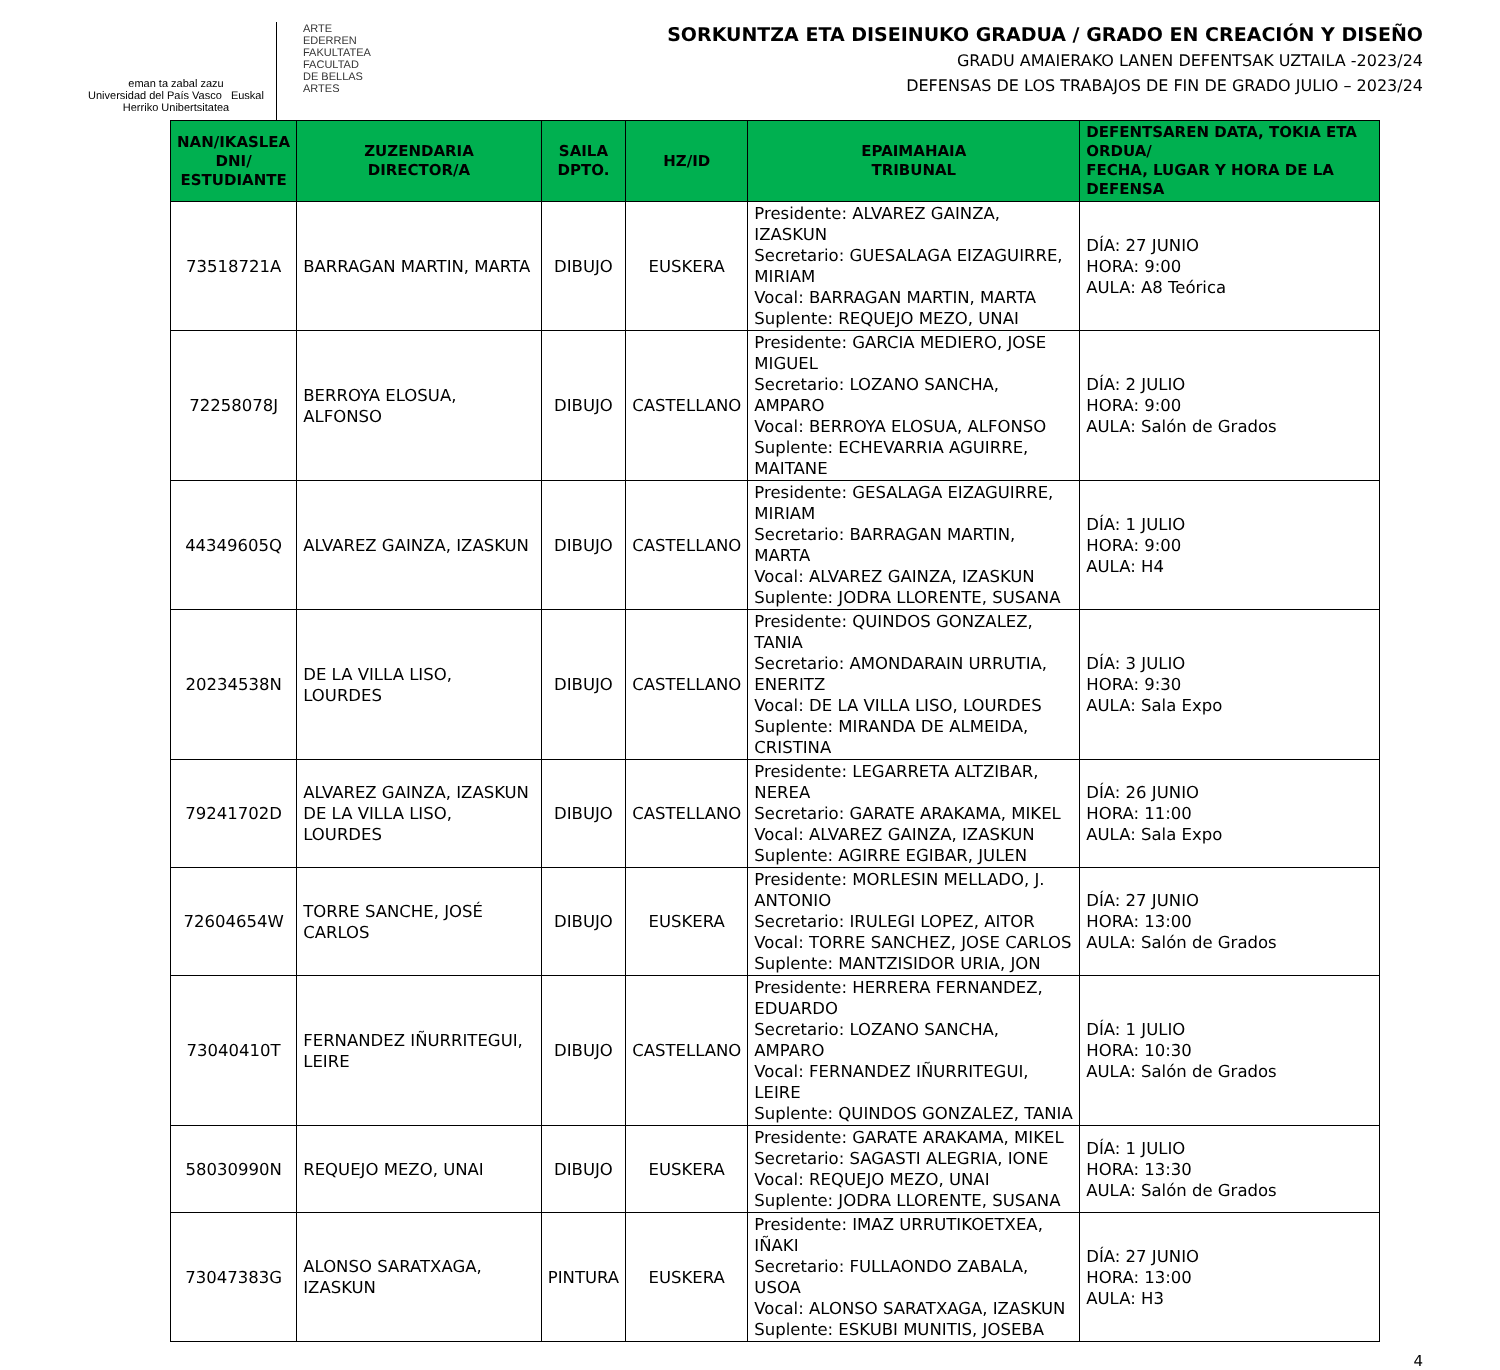eman ta zabal zazu
Universidad del País Vasco Euskal Herriko Unibertsitatea
ARTE
EDERREN
FAKULTATEA
FACULTAD
DE BELLAS
ARTES
SORKUNTZA ETA DISEINUKO GRADUA / GRADO EN CREACIÓN Y DISEÑO
GRADU AMAIERAKO LANEN DEFENTSAK UZTAILA -2023/24
DEFENSAS DE LOS TRABAJOS DE FIN DE GRADO JULIO – 2023/24
| NAN/IKASLEA DNI/ ESTUDIANTE | ZUZENDARIA DIRECTOR/A | SAILA DPTO. | HZ/ID | EPAIMAHAIA TRIBUNAL | DEFENTSAREN DATA, TOKIA ETA ORDUA/ FECHA, LUGAR Y HORA DE LA DEFENSA |
| --- | --- | --- | --- | --- | --- |
| 73518721A | BARRAGAN MARTIN, MARTA | DIBUJO | EUSKERA | Presidente: ALVAREZ GAINZA, IZASKUN Secretario: GUESALAGA EIZAGUIRRE, MIRIAM Vocal: BARRAGAN MARTIN, MARTA Suplente: REQUEJO MEZO, UNAI | DÍA: 27 JUNIO HORA: 9:00 AULA: A8 Teórica |
| 72258078J | BERROYA ELOSUA, ALFONSO | DIBUJO | CASTELLANO | Presidente: GARCIA MEDIERO, JOSE MIGUEL Secretario: LOZANO SANCHA, AMPARO Vocal: BERROYA ELOSUA, ALFONSO Suplente: ECHEVARRIA AGUIRRE, MAITANE | DÍA: 2 JULIO HORA: 9:00 AULA: Salón de Grados |
| 44349605Q | ALVAREZ GAINZA, IZASKUN | DIBUJO | CASTELLANO | Presidente: GESALAGA EIZAGUIRRE, MIRIAM Secretario: BARRAGAN MARTIN, MARTA Vocal: ALVAREZ GAINZA, IZASKUN Suplente: JODRA LLORENTE, SUSANA | DÍA: 1 JULIO HORA: 9:00 AULA: H4 |
| 20234538N | DE LA VILLA LISO, LOURDES | DIBUJO | CASTELLANO | Presidente: QUINDOS GONZALEZ, TANIA Secretario: AMONDARAIN URRUTIA, ENERITZ Vocal: DE LA VILLA LISO, LOURDES Suplente: MIRANDA DE ALMEIDA, CRISTINA | DÍA: 3 JULIO HORA: 9:30 AULA: Sala Expo |
| 79241702D | ALVAREZ GAINZA, IZASKUN DE LA VILLA LISO, LOURDES | DIBUJO | CASTELLANO | Presidente: LEGARRETA ALTZIBAR, NEREA Secretario: GARATE ARAKAMA, MIKEL Vocal: ALVAREZ GAINZA, IZASKUN Suplente: AGIRRE EGIBAR, JULEN | DÍA: 26 JUNIO HORA: 11:00 AULA: Sala Expo |
| 72604654W | TORRE SANCHE, JOSÉ CARLOS | DIBUJO | EUSKERA | Presidente: MORLESIN MELLADO, J. ANTONIO Secretario: IRULEGI LOPEZ, AITOR Vocal: TORRE SANCHEZ, JOSE CARLOS Suplente: MANTZISIDOR URIA, JON | DÍA: 27 JUNIO HORA: 13:00 AULA: Salón de Grados |
| 73040410T | FERNANDEZ IÑURRITEGUI, LEIRE | DIBUJO | CASTELLANO | Presidente: HERRERA FERNANDEZ, EDUARDO Secretario: LOZANO SANCHA, AMPARO Vocal: FERNANDEZ IÑURRITEGUI, LEIRE Suplente: QUINDOS GONZALEZ, TANIA | DÍA: 1 JULIO HORA: 10:30 AULA: Salón de Grados |
| 58030990N | REQUEJO MEZO, UNAI | DIBUJO | EUSKERA | Presidente: GARATE ARAKAMA, MIKEL Secretario: SAGASTI ALEGRIA, IONE Vocal: REQUEJO MEZO, UNAI Suplente: JODRA LLORENTE, SUSANA | DÍA: 1 JULIO HORA: 13:30 AULA: Salón de Grados |
| 73047383G | ALONSO SARATXAGA, IZASKUN | PINTURA | EUSKERA | Presidente: IMAZ URRUTIKOETXEA, IÑAKI Secretario: FULLAONDO ZABALA, USOA Vocal: ALONSO SARATXAGA, IZASKUN Suplente: ESKUBI MUNITIS, JOSEBA | DÍA: 27 JUNIO HORA: 13:00 AULA: H3 |
4